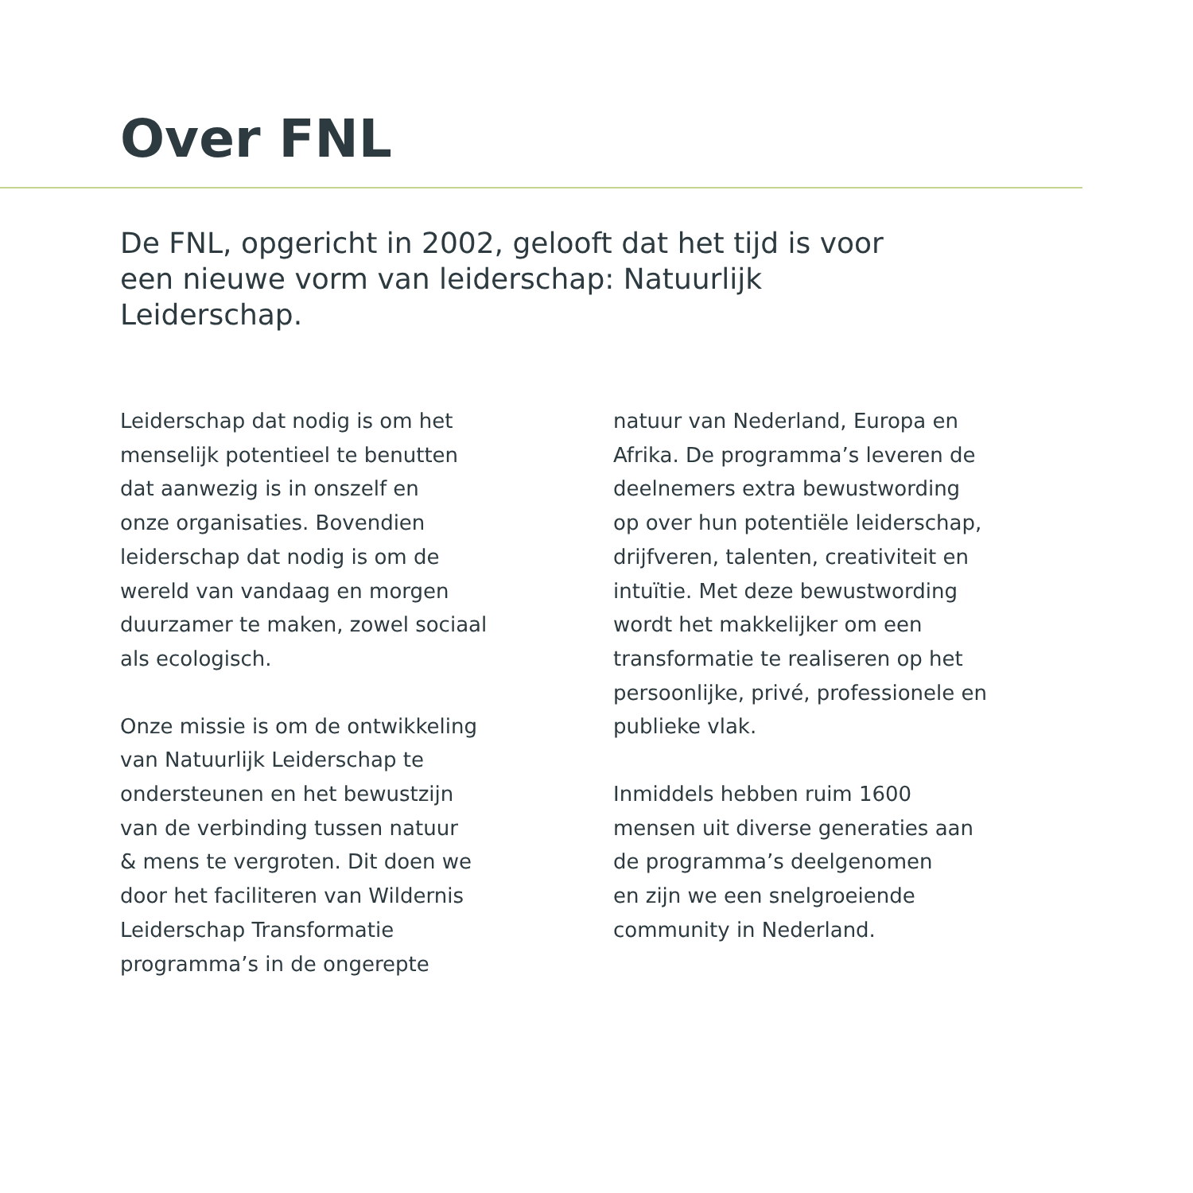Over FNL
De FNL, opgericht in 2002, gelooft dat het tijd is voor een nieuwe vorm van leiderschap: Natuurlijk Leiderschap.
Leiderschap dat nodig is om het
menselijk potentieel te benutten
dat aanwezig is in onszelf en
onze organisaties. Bovendien
leiderschap dat nodig is om de
wereld van vandaag en morgen
duurzamer te maken, zowel sociaal
als ecologisch.
Onze missie is om de ontwikkeling
van Natuurlijk Leiderschap te
ondersteunen en het bewustzijn
van de verbinding tussen natuur
& mens te vergroten. Dit doen we
door het faciliteren van Wildernis
Leiderschap Transformatie
programma’s in de ongerepte
natuur van Nederland, Europa en
Afrika. De programma’s leveren de
deelnemers extra bewustwording
op over hun potentiële leiderschap,
drijfveren, talenten, creativiteit en
intuïtie. Met deze bewustwording
wordt het makkelijker om een
transformatie te realiseren op het
persoonlijke, privé, professionele en
publieke vlak.
Inmiddels hebben ruim 1600
mensen uit diverse generaties aan
de programma’s deelgenomen
en zijn we een snelgroeiende
community in Nederland.